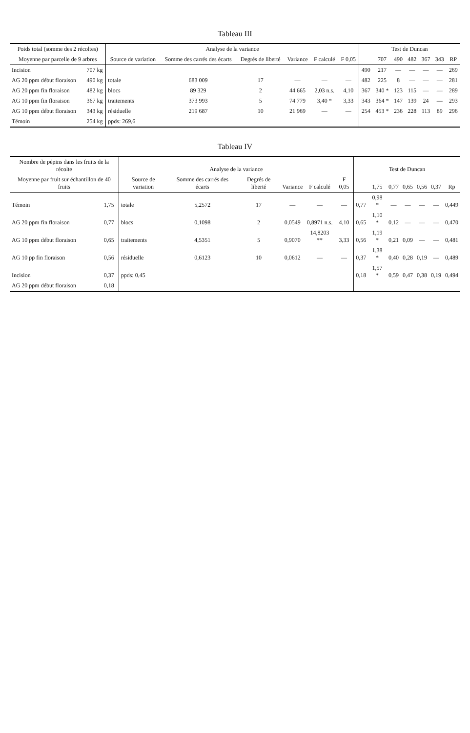Tableau III
| Poids total (somme des 2 récoltes) | | Analyse de la variance | | | | | | Test de Duncan | | | | | | |
| --- | --- | --- | --- | --- | --- | --- | --- | --- | --- | --- | --- | --- | --- | --- |
| Moyenne par parcelle de 9 arbres | | Source de variation | Somme des carrés des écarts | Degrés de liberté | Variance | F calculé | F 0,05 | | 707 | 490 | 482 | 367 | 343 | RP |
| Incision | 707 kg | | | | | | | 490 | 217 | — | — | — | — | 269 |
| AG 20 ppm début floraison | 490 kg | totale | 683 009 | 17 | — | — | — | 482 | 225 | 8 | — | — | — | 281 |
| AG 20 ppm fin floraison | 482 kg | blocs | 89 329 | 2 | 44 665 | 2,03 n.s. | 4,10 | 367 | 340 * | 123 | 115 | — | — | 289 |
| AG 10 ppm fin floraison | 367 kg | traitements | 373 993 | 5 | 74 779 | 3,40 * | 3,33 | 343 | 364 * | 147 | 139 | 24 | — | 293 |
| AG 10 ppm début floraison | 343 kg | résiduelle | 219 687 | 10 | 21 969 | — | — | 254 | 453 * | 236 | 228 | 113 | 89 | 296 |
| Témoin | 254 kg | ppds: 269,6 | | | | | | | | | | | | |
Tableau IV
| Nombre de pépins dans les fruits de la récolte | | Analyse de la variance | | | | | | Test de Duncan | | | | | | |
| --- | --- | --- | --- | --- | --- | --- | --- | --- | --- | --- | --- | --- | --- | --- |
| Moyenne par fruit sur échantillon de 40 fruits | | Source de variation | Somme des carrés des écarts | Degrés de liberté | Variance | F calculé | F 0,05 | | 1,75 | 0,77 | 0,65 | 0,56 | 0,37 | Rp |
| Témoin | 1,75 | totale | 5,2572 | 17 | — | — | — | 0,77 | 0,98 * | — | — | — | — | 0,449 |
| AG 20 ppm fin floraison | 0,77 | blocs | 0,1098 | 2 | 0,0549 | 0,8971 n.s. | 4,10 | 0,65 | 1,10 * | 0,12 | — | — | — | 0,470 |
| AG 10 ppm début floraison | 0,65 | traitements | 4,5351 | 5 | 0,9070 | 14,8203 ** | 3,33 | 0,56 | 1,19 * | 0,21 | 0,09 | — | — | 0,481 |
| AG 10 pp fin floraison | 0,56 | résiduelle | 0,6123 | 10 | 0,0612 | — | — | 0,37 | 1,38 * | 0,40 | 0,28 | 0,19 | — | 0,489 |
| Incision | 0,37 | ppds: 0,45 | | | | | | 0,18 | 1,57 * | 0,59 | 0,47 | 0,38 | 0,19 | 0,494 |
| AG 20 ppm début floraison | 0,18 | | | | | | | | | | | | | |